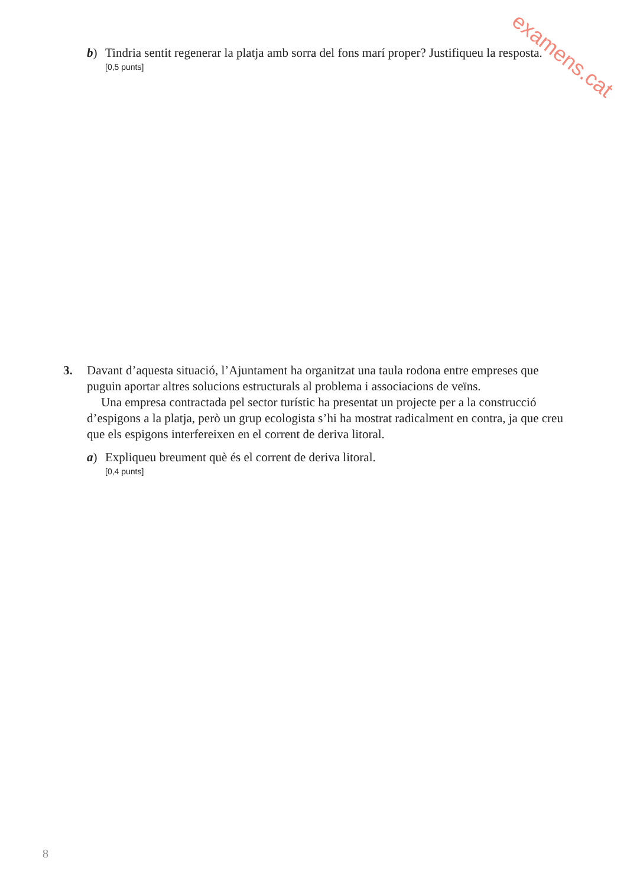examens.cat
b) Tindria sentit regenerar la platja amb sorra del fons marí proper? Justifiqueu la resposta.
[0,5 punts]
3. Davant d’aquesta situació, l’Ajuntament ha organitzat una taula rodona entre empreses que puguin aportar altres solucions estructurals al problema i associacions de veïns.
Una empresa contractada pel sector turístic ha presentat un projecte per a la construcció d’espigons a la platja, però un grup ecologista s’hi ha mostrat radicalment en contra, ja que creu que els espigons interfereixen en el corrent de deriva litoral.
a) Expliqueu breument què és el corrent de deriva litoral.
[0,4 punts]
8